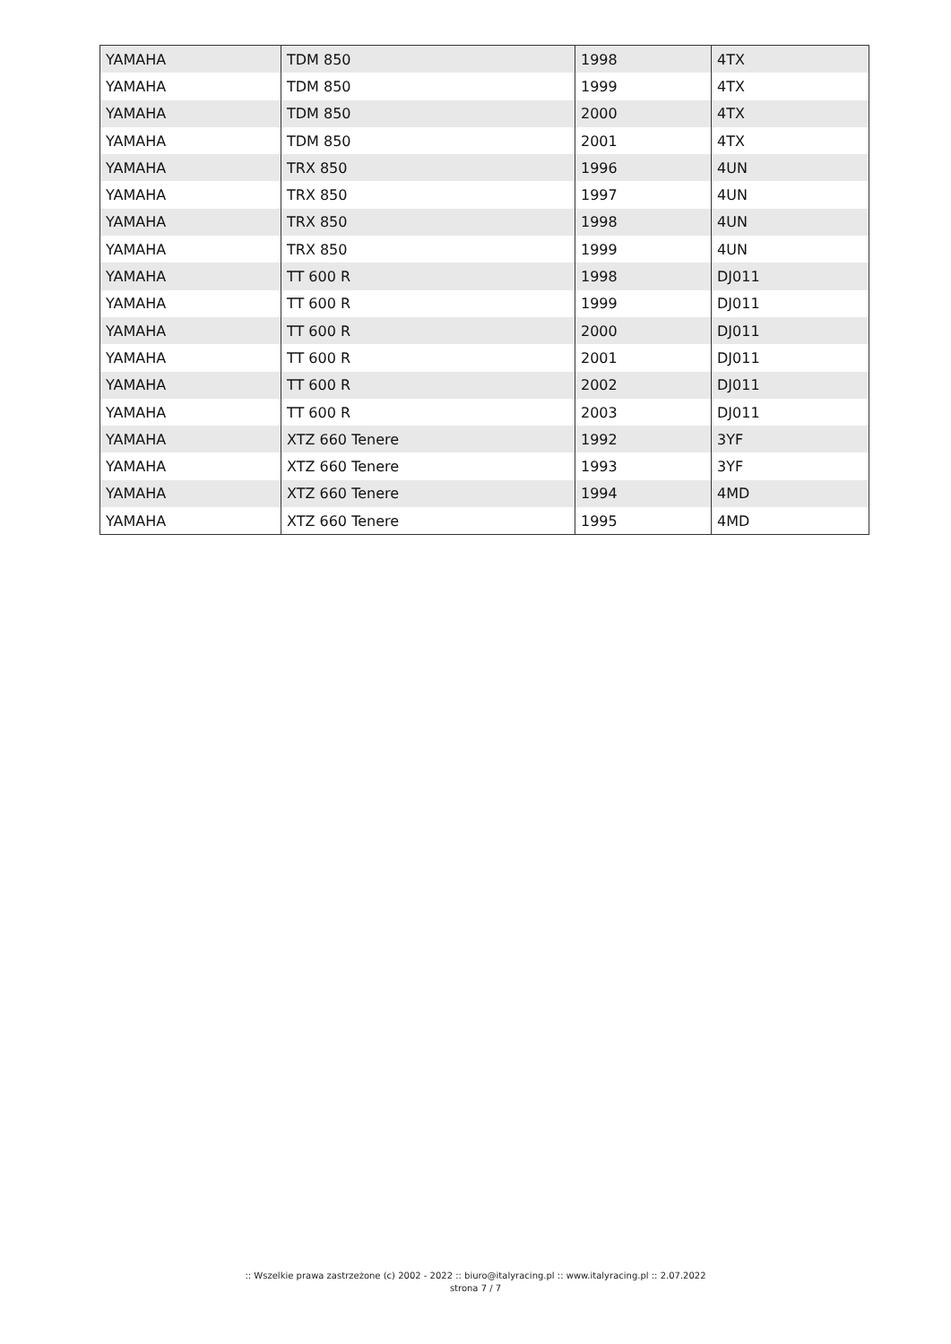| YAMAHA | TDM 850 | 1998 | 4TX |
| YAMAHA | TDM 850 | 1999 | 4TX |
| YAMAHA | TDM 850 | 2000 | 4TX |
| YAMAHA | TDM 850 | 2001 | 4TX |
| YAMAHA | TRX 850 | 1996 | 4UN |
| YAMAHA | TRX 850 | 1997 | 4UN |
| YAMAHA | TRX 850 | 1998 | 4UN |
| YAMAHA | TRX 850 | 1999 | 4UN |
| YAMAHA | TT 600 R | 1998 | DJ011 |
| YAMAHA | TT 600 R | 1999 | DJ011 |
| YAMAHA | TT 600 R | 2000 | DJ011 |
| YAMAHA | TT 600 R | 2001 | DJ011 |
| YAMAHA | TT 600 R | 2002 | DJ011 |
| YAMAHA | TT 600 R | 2003 | DJ011 |
| YAMAHA | XTZ 660 Tenere | 1992 | 3YF |
| YAMAHA | XTZ 660 Tenere | 1993 | 3YF |
| YAMAHA | XTZ 660 Tenere | 1994 | 4MD |
| YAMAHA | XTZ 660 Tenere | 1995 | 4MD |
:: Wszelkie prawa zastrzeżone (c) 2002 - 2022 :: biuro@italyracing.pl :: www.italyracing.pl :: 2.07.2022
strona 7 / 7